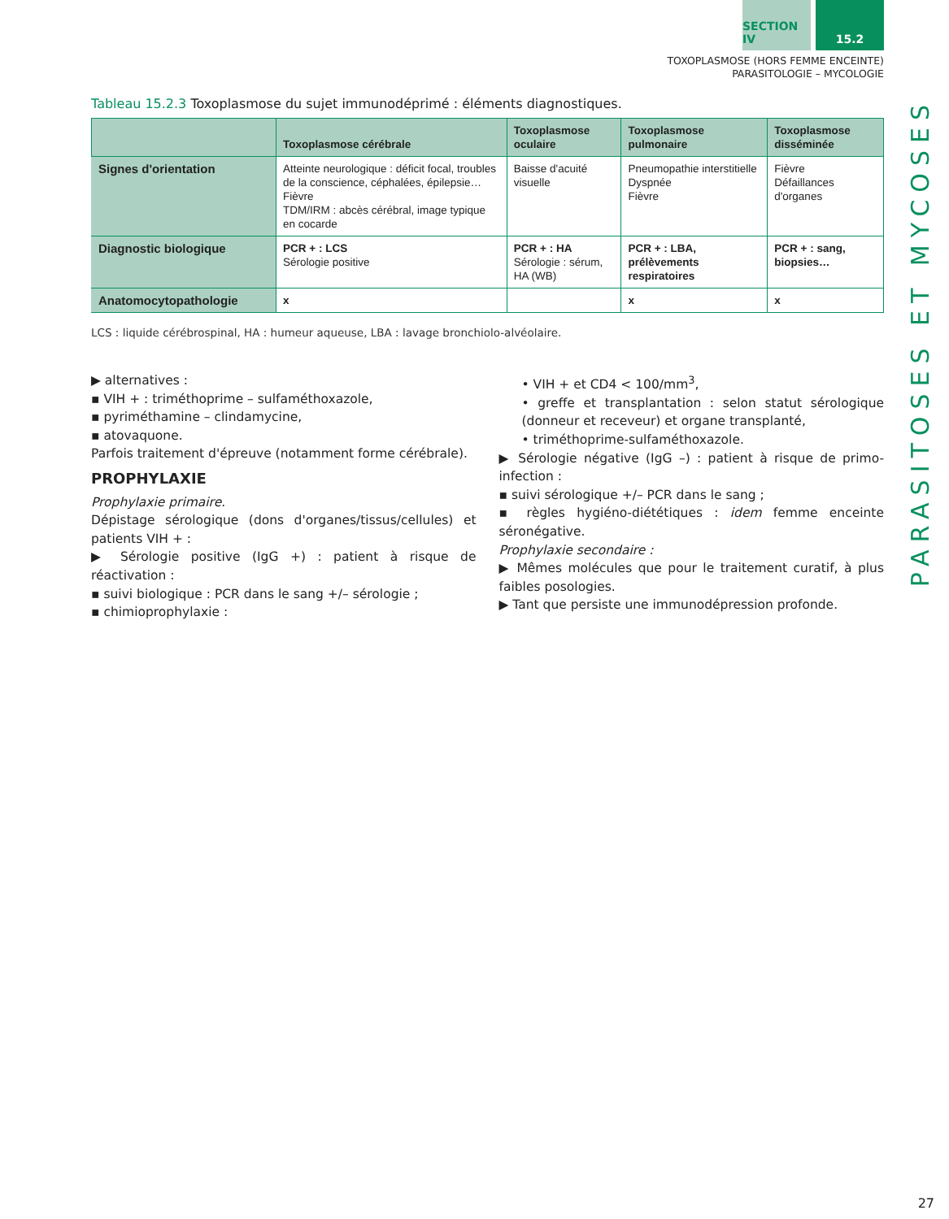SECTION IV 15.2
TOXOPLASMOSE (HORS FEMME ENCEINTE)
PARASITOLOGIE – MYCOLOGIE
PARASITOSES ET MYCOSES
Tableau 15.2.3 Toxoplasmose du sujet immunodéprimé : éléments diagnostiques.
| | Toxoplasmose cérébrale | Toxoplasmose oculaire | Toxoplasmose pulmonaire | Toxoplasmose disséminée |
| --- | --- | --- | --- | --- |
| Signes d'orientation | Atteinte neurologique : déficit focal, troubles de la conscience, céphalées, épilepsie… Fièvre TDM/IRM : abcès cérébral, image typique en cocarde | Baisse d'acuité visuelle | Pneumopathie interstitielle Dyspnée Fièvre | Fièvre Défaillances d'organes |
| Diagnostic biologique | PCR + : LCS Sérologie positive | PCR + : HA Sérologie : sérum, HA (WB) | PCR + : LBA, prélèvements respiratoires | PCR + : sang, biopsies… |
| Anatomocytopathologie | x | | x | x |
LCS : liquide cérébrospinal, HA : humeur aqueuse, LBA : lavage bronchiolo-alvéolaire.
▶ alternatives :
▪ VIH + : triméthoprime – sulfaméthoxazole,
▪ pyriméthamine – clindamycine,
▪ atovaquone.
Parfois traitement d'épreuve (notamment forme cérébrale).
PROPHYLAXIE
Prophylaxie primaire.
Dépistage sérologique (dons d'organes/tissus/cellules) et patients VIH + :
▶ Sérologie positive (IgG +) : patient à risque de réactivation :
▪ suivi biologique : PCR dans le sang +/– sérologie ;
▪ chimioprophylaxie :
• VIH + et CD4 < 100/mm<sup>3</sup>,
• greffe et transplantation : selon statut sérologique (donneur et receveur) et organe transplanté,
• triméthoprime-sulfaméthoxazole.
▶ Sérologie négative (IgG –) : patient à risque de primo-infection :
▪ suivi sérologique +/– PCR dans le sang ;
▪ règles hygiéno-diététiques : idem femme enceinte séronégative.
Prophylaxie secondaire :
▶ Mêmes molécules que pour le traitement curatif, à plus faibles posologies.
▶ Tant que persiste une immunodépression profonde.
27